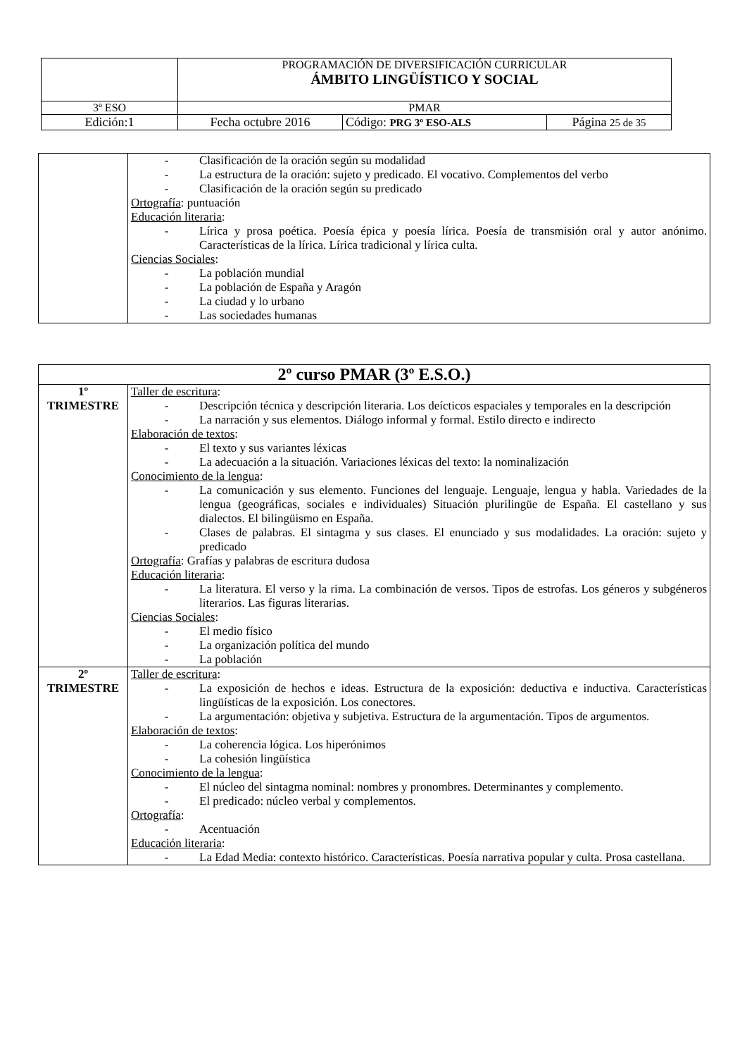| | PROGRAMACIÓN DE DIVERSIFICACIÓN CURRICULAR ÁMBITO LINGÜÍSTICO Y SOCIAL | | |
| 3º ESO | PMAR | | |
| Edición:1 | Fecha octubre 2016 | Código: PRG 3º ESO-ALS | Página 25 de 35 |
| | - Clasificación de la oración según su modalidad - La estructura de la oración: sujeto y predicado. El vocativo. Complementos del verbo - Clasificación de la oración según su predicado Ortografía : puntuación Educación literaria : - Lírica y prosa poética. Poesía épica y poesía lírica. Poesía de transmisión oral y autor anónimo. Características de la lírica. Lírica tradicional y lírica culta. Ciencias Sociales : - La población mundial - La población de España y Aragón - La ciudad y lo urbano - Las sociedades humanas |
| 2º curso PMAR (3º E.S.O.) | |
| --- | --- |
| 1º TRIMESTRE | Taller de escritura : - Descripción técnica y descripción literaria. Los deícticos espaciales y temporales en la descripción - La narración y sus elementos. Diálogo informal y formal. Estilo directo e indirecto Elaboración de textos : - El texto y sus variantes léxicas - La adecuación a la situación. Variaciones léxicas del texto: la nominalización Conocimiento de la lengua : - La comunicación y sus elemento. Funciones del lenguaje. Lenguaje, lengua y habla. Variedades de la lengua (geográficas, sociales e individuales) Situación plurilingüe de España. El castellano y sus dialectos. El bilingüismo en España. - Clases de palabras. El sintagma y sus clases. El enunciado y sus modalidades. La oración: sujeto y predicado Ortografía : Grafías y palabras de escritura dudosa Educación literaria : - La literatura. El verso y la rima. La combinación de versos. Tipos de estrofas. Los géneros y subgéneros literarios. Las figuras literarias. Ciencias Sociales : - El medio físico - La organización política del mundo - La población |
| 2º TRIMESTRE | Taller de escritura : - La exposición de hechos e ideas. Estructura de la exposición: deductiva e inductiva. Características lingüísticas de la exposición. Los conectores. - La argumentación: objetiva y subjetiva. Estructura de la argumentación. Tipos de argumentos. Elaboración de textos : - La coherencia lógica. Los hiperónimos - La cohesión lingüística Conocimiento de la lengua : - El núcleo del sintagma nominal: nombres y pronombres. Determinantes y complemento. - El predicado: núcleo verbal y complementos. Ortografía : - Acentuación Educación literaria : - La Edad Media: contexto histórico. Características. Poesía narrativa popular y culta. Prosa castellana. |